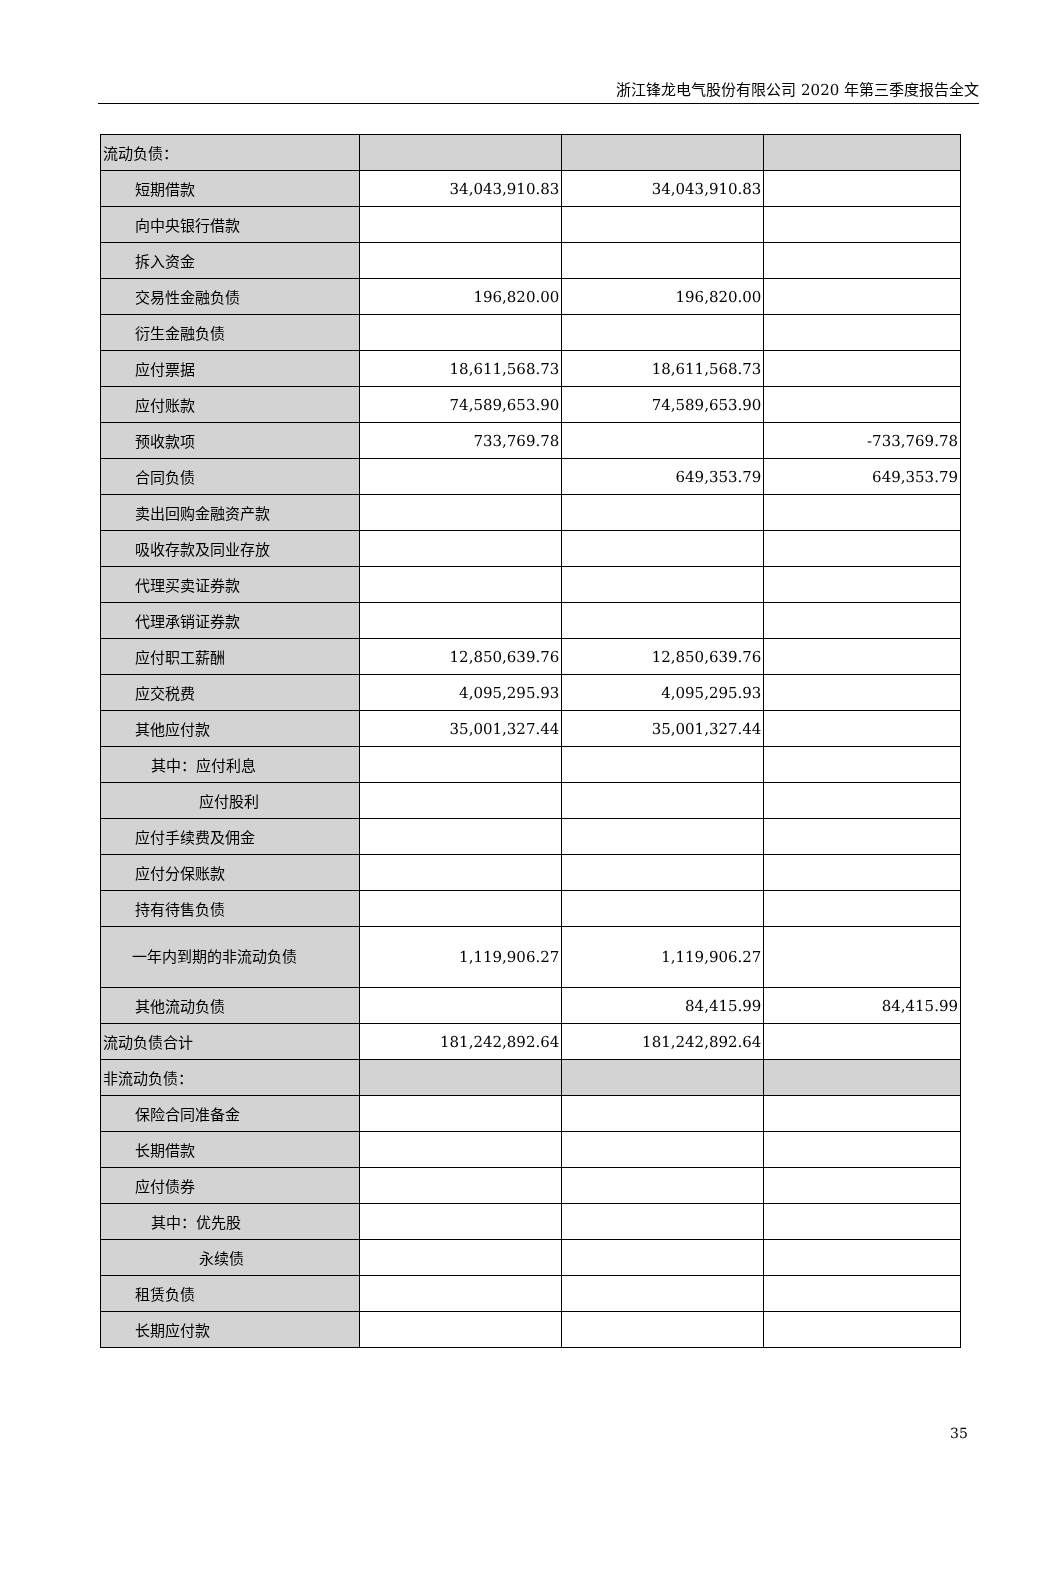浙江锋龙电气股份有限公司 2020 年第三季度报告全文
| 流动负债： | | | |
| 短期借款 | 34,043,910.83 | 34,043,910.83 | |
| 向中央银行借款 | | | |
| 拆入资金 | | | |
| 交易性金融负债 | 196,820.00 | 196,820.00 | |
| 衍生金融负债 | | | |
| 应付票据 | 18,611,568.73 | 18,611,568.73 | |
| 应付账款 | 74,589,653.90 | 74,589,653.90 | |
| 预收款项 | 733,769.78 | | -733,769.78 |
| 合同负债 | | 649,353.79 | 649,353.79 |
| 卖出回购金融资产款 | | | |
| 吸收存款及同业存放 | | | |
| 代理买卖证券款 | | | |
| 代理承销证券款 | | | |
| 应付职工薪酬 | 12,850,639.76 | 12,850,639.76 | |
| 应交税费 | 4,095,295.93 | 4,095,295.93 | |
| 其他应付款 | 35,001,327.44 | 35,001,327.44 | |
| 其中：应付利息 | | | |
| 应付股利 | | | |
| 应付手续费及佣金 | | | |
| 应付分保账款 | | | |
| 持有待售负债 | | | |
| 一年内到期的非流动负债 | 1,119,906.27 | 1,119,906.27 | |
| 其他流动负债 | | 84,415.99 | 84,415.99 |
| 流动负债合计 | 181,242,892.64 | 181,242,892.64 | |
| 非流动负债： | | | |
| 保险合同准备金 | | | |
| 长期借款 | | | |
| 应付债券 | | | |
| 其中：优先股 | | | |
| 永续债 | | | |
| 租赁负债 | | | |
| 长期应付款 | | | |
35